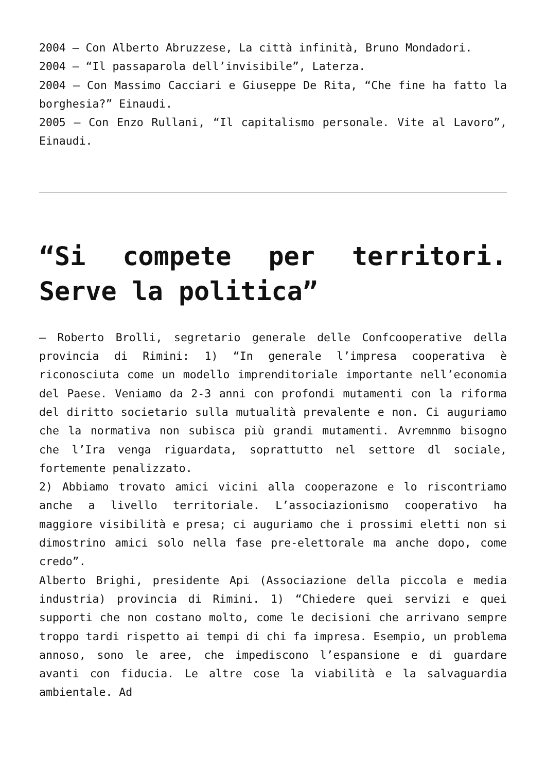2004 – Con Alberto Abruzzese, La città infinità, Bruno Mondadori.
2004 – “Il passaparola dell’invisibile”, Laterza.
2004 – Con Massimo Cacciari e Giuseppe De Rita, “Che fine ha fatto la borghesia?” Einaudi.
2005 – Con Enzo Rullani, “Il capitalismo personale. Vite al Lavoro”, Einaudi.
“Si compete per territori. Serve la politica”
– Roberto Brolli, segretario generale delle Confcooperative della provincia di Rimini: 1) “In generale l’impresa cooperativa è riconosciuta come un modello imprenditoriale importante nell’economia del Paese. Veniamo da 2-3 anni con profondi mutamenti con la riforma del diritto societario sulla mutualità prevalente e non. Ci auguriamo che la normativa non subisca più grandi mutamenti. Avremnmo bisogno che l’Ira venga riguardata, soprattutto nel settore dl sociale, fortemente penalizzato.
2) Abbiamo trovato amici vicini alla cooperazone e lo riscontriamo anche a livello territoriale. L’associazionismo cooperativo ha maggiore visibilità e presa; ci auguriamo che i prossimi eletti non si dimostrino amici solo nella fase pre-elettorale ma anche dopo, come credo”.
Alberto Brighi, presidente Api (Associazione della piccola e media industria) provincia di Rimini. 1) “Chiedere quei servizi e quei supporti che non costano molto, come le decisioni che arrivano sempre troppo tardi rispetto ai tempi di chi fa impresa. Esempio, un problema annoso, sono le aree, che impediscono l’espansione e di guardare avanti con fiducia. Le altre cose la viabilità e la salvaguardia ambientale. Ad